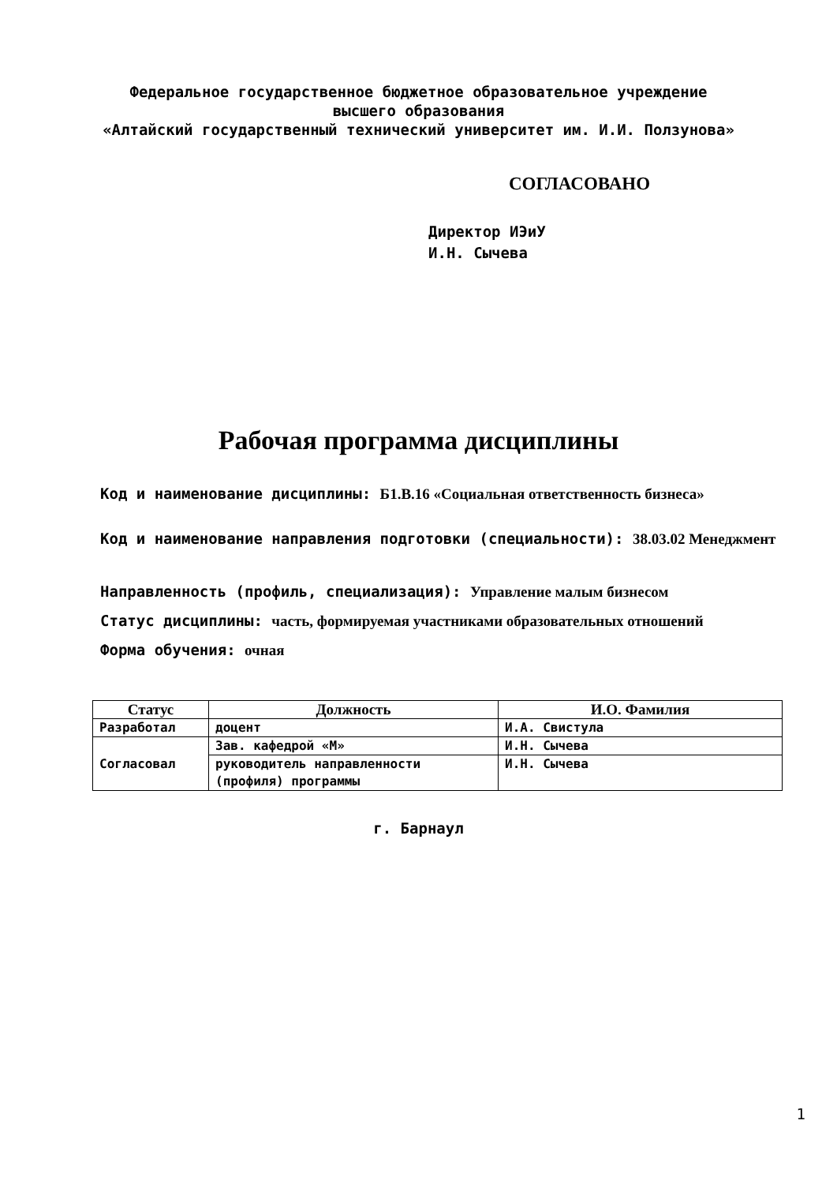Федеральное государственное бюджетное образовательное учреждение
высшего образования
«Алтайский государственный технический университет им. И.И. Ползунова»
СОГЛАСОВАНО
Директор ИЭиУ
И.Н. Сычева
Рабочая программа дисциплины
Код и наименование дисциплины: Б1.В.16 «Социальная ответственность бизнеса»
Код и наименование направления подготовки (специальности): 38.03.02 Менеджмент
Направленность (профиль, специализация): Управление малым бизнесом
Статус дисциплины: часть, формируемая участниками образовательных отношений
Форма обучения: очная
| Статус | Должность | И.О. Фамилия |
| --- | --- | --- |
| Разработал | доцент | И.А. Свистула |
| Согласовал | Зав. кафедрой «М» | И.Н. Сычева |
| | руководитель направленности (профиля) программы | И.Н. Сычева |
г. Барнаул
1